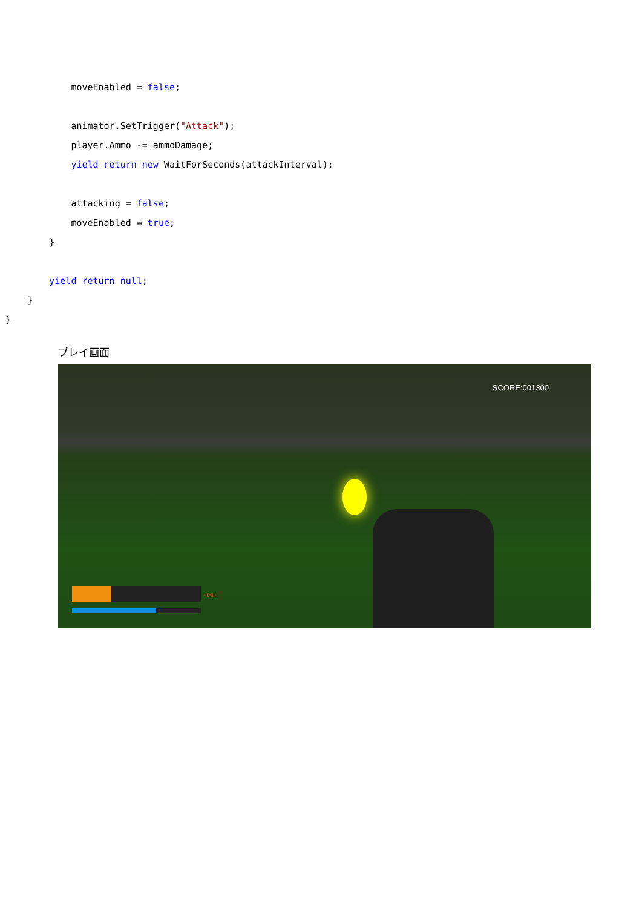moveEnabled = false;
animator.SetTrigger("Attack");
player.Ammo -= ammoDamage;
yield return new WaitForSeconds(attackInterval);
attacking = false;
moveEnabled = true;
}
yield return null;
}
}
プレイ画面
SCORE:001300
030